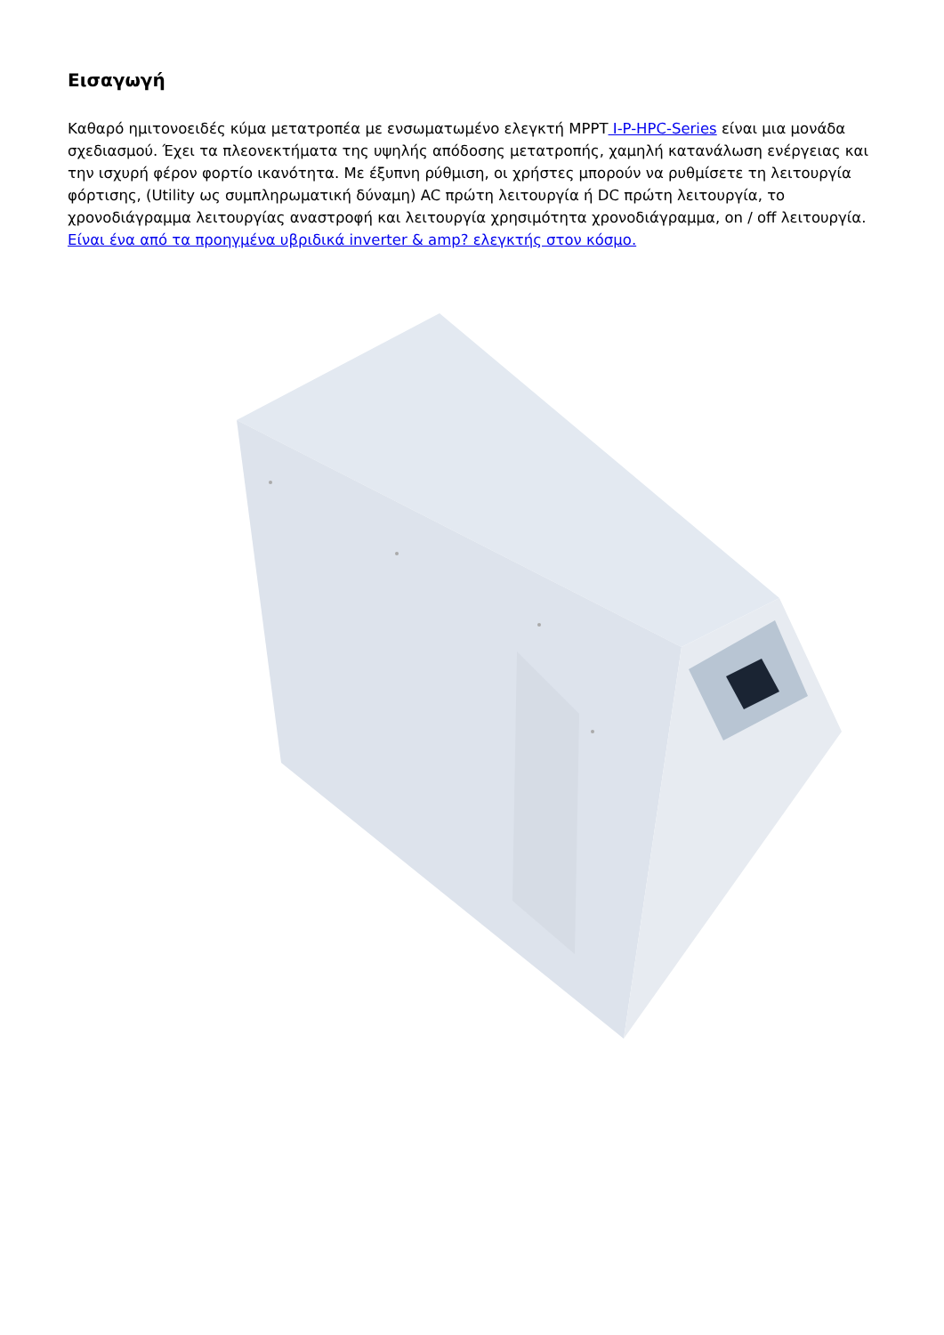Εισαγωγή
Καθαρό ημιτονοειδές κύμα μετατροπέα με ενσωματωμένο ελεγκτή MPPT I-P-HPC-Series είναι μια μονάδα σχεδιασμού. Έχει τα πλεονεκτήματα της υψηλής απόδοσης μετατροπής, χαμηλή κατανάλωση ενέργειας και την ισχυρή φέρον φορτίο ικανότητα. Με έξυπνη ρύθμιση, οι χρήστες μπορούν να ρυθμίσετε τη λειτουργία φόρτισης, (Utility ως συμπληρωματική δύναμη) AC πρώτη λειτουργία ή DC πρώτη λειτουργία, το χρονοδιάγραμμα λειτουργίας αναστροφή και λειτουργία χρησιμότητα χρονοδιάγραμμα, on / off λειτουργία. Είναι ένα από τα προηγμένα υβριδικά inverter & amp? ελεγκτής στον κόσμο.